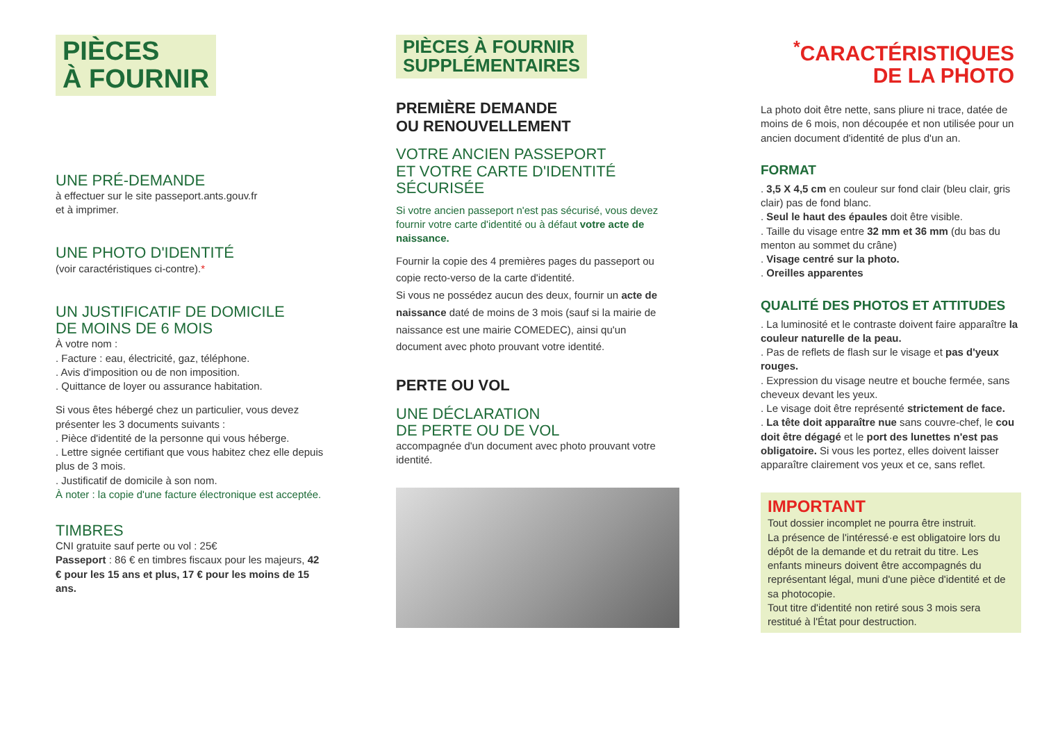PIÈCES
À FOURNIR
UNE PRÉ-DEMANDE
à effectuer sur le site passeport.ants.gouv.fr
et à imprimer.
UNE PHOTO D'IDENTITÉ
(voir caractéristiques ci-contre).*
UN JUSTIFICATIF DE DOMICILE
DE MOINS DE 6 MOIS
À votre nom :
. Facture : eau, électricité, gaz, téléphone.
. Avis d'imposition ou de non imposition.
. Quittance de loyer ou assurance habitation.
Si vous êtes hébergé chez un particulier, vous devez présenter les 3 documents suivants :
. Pièce d'identité de la personne qui vous héberge.
. Lettre signée certifiant que vous habitez chez elle depuis plus de 3 mois.
. Justificatif de domicile à son nom.
À noter : la copie d'une facture électronique est acceptée.
TIMBRES
CNI gratuite sauf perte ou vol : 25€
Passeport : 86 € en timbres fiscaux pour les majeurs, 42 € pour les 15 ans et plus, 17 € pour les moins de 15 ans.
PIÈCES À FOURNIR
SUPPLÉMENTAIRES
PREMIÈRE DEMANDE
OU RENOUVELLEMENT
VOTRE ANCIEN PASSEPORT
ET VOTRE CARTE D'IDENTITÉ SÉCURISÉE
Si votre ancien passeport n'est pas sécurisé, vous devez fournir votre carte d'identité ou à défaut votre acte de naissance.
Fournir la copie des 4 premières pages du passeport ou copie recto-verso de la carte d'identité.
Si vous ne possédez aucun des deux, fournir un acte de naissance daté de moins de 3 mois (sauf si la mairie de naissance est une mairie COMEDEC), ainsi qu'un document avec photo prouvant votre identité.
PERTE OU VOL
UNE DÉCLARATION
DE PERTE OU DE VOL
accompagnée d'un document avec photo prouvant votre identité.
<sup>*</sup> CARACTÉRISTIQUES
DE LA PHOTO
La photo doit être nette, sans pliure ni trace, datée de moins de 6 mois, non découpée et non utilisée pour un ancien document d'identité de plus d'un an.
FORMAT
. 3,5 X 4,5 cm en couleur sur fond clair (bleu clair, gris clair) pas de fond blanc.
. Seul le haut des épaules doit être visible.
. Taille du visage entre 32 mm et 36 mm (du bas du menton au sommet du crâne)
. Visage centré sur la photo.
. Oreilles apparentes
QUALITÉ DES PHOTOS ET ATTITUDES
. La luminosité et le contraste doivent faire apparaître la couleur naturelle de la peau.
. Pas de reflets de flash sur le visage et pas d'yeux rouges.
. Expression du visage neutre et bouche fermée, sans cheveux devant les yeux.
. Le visage doit être représenté strictement de face.
. La tête doit apparaître nue sans couvre-chef, le cou doit être dégagé et le port des lunettes n'est pas obligatoire. Si vous les portez, elles doivent laisser apparaître clairement vos yeux et ce, sans reflet.
IMPORTANT
Tout dossier incomplet ne pourra être instruit.
La présence de l'intéressé·e est obligatoire lors du dépôt de la demande et du retrait du titre. Les enfants mineurs doivent être accompagnés du représentant légal, muni d'une pièce d'identité et de sa photocopie.
Tout titre d'identité non retiré sous 3 mois sera restitué à l'État pour destruction.